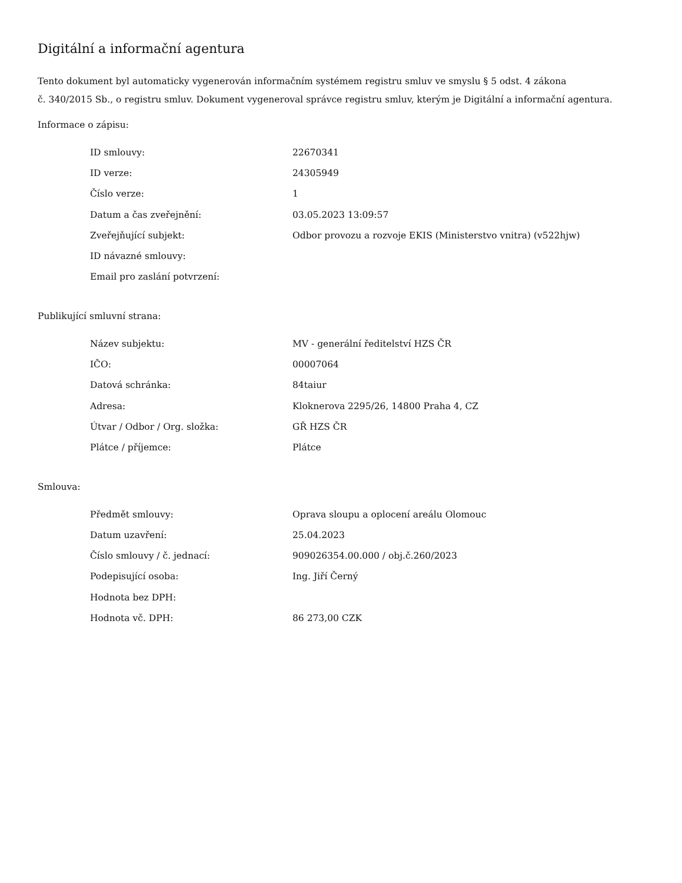Digitální a informační agentura
Tento dokument byl automaticky vygenerován informačním systémem registru smluv ve smyslu § 5 odst. 4 zákona
č. 340/2015 Sb., o registru smluv. Dokument vygeneroval správce registru smluv, kterým je Digitální a informační agentura.
Informace o zápisu:
| ID smlouvy: | 22670341 |
| ID verze: | 24305949 |
| Číslo verze: | 1 |
| Datum a čas zveřejnění: | 03.05.2023 13:09:57 |
| Zveřejňující subjekt: | Odbor provozu a rozvoje EKIS (Ministerstvo vnitra) (v522hjw) |
| ID návazné smlouvy: | |
| Email pro zaslání potvrzení: | |
Publikující smluvní strana:
| Název subjektu: | MV - generální ředitelství HZS ČR |
| IČO: | 00007064 |
| Datová schránka: | 84taiur |
| Adresa: | Kloknerova 2295/26, 14800 Praha 4, CZ |
| Útvar / Odbor / Org. složka: | GŘ HZS ČR |
| Plátce / příjemce: | Plátce |
Smlouva:
| Předmět smlouvy: | Oprava sloupu a oplocení areálu Olomouc |
| Datum uzavření: | 25.04.2023 |
| Číslo smlouvy / č. jednací: | 909026354.00.000 / obj.č.260/2023 |
| Podepisující osoba: | Ing. Jiří Černý |
| Hodnota bez DPH: | |
| Hodnota vč. DPH: | 86 273,00 CZK |